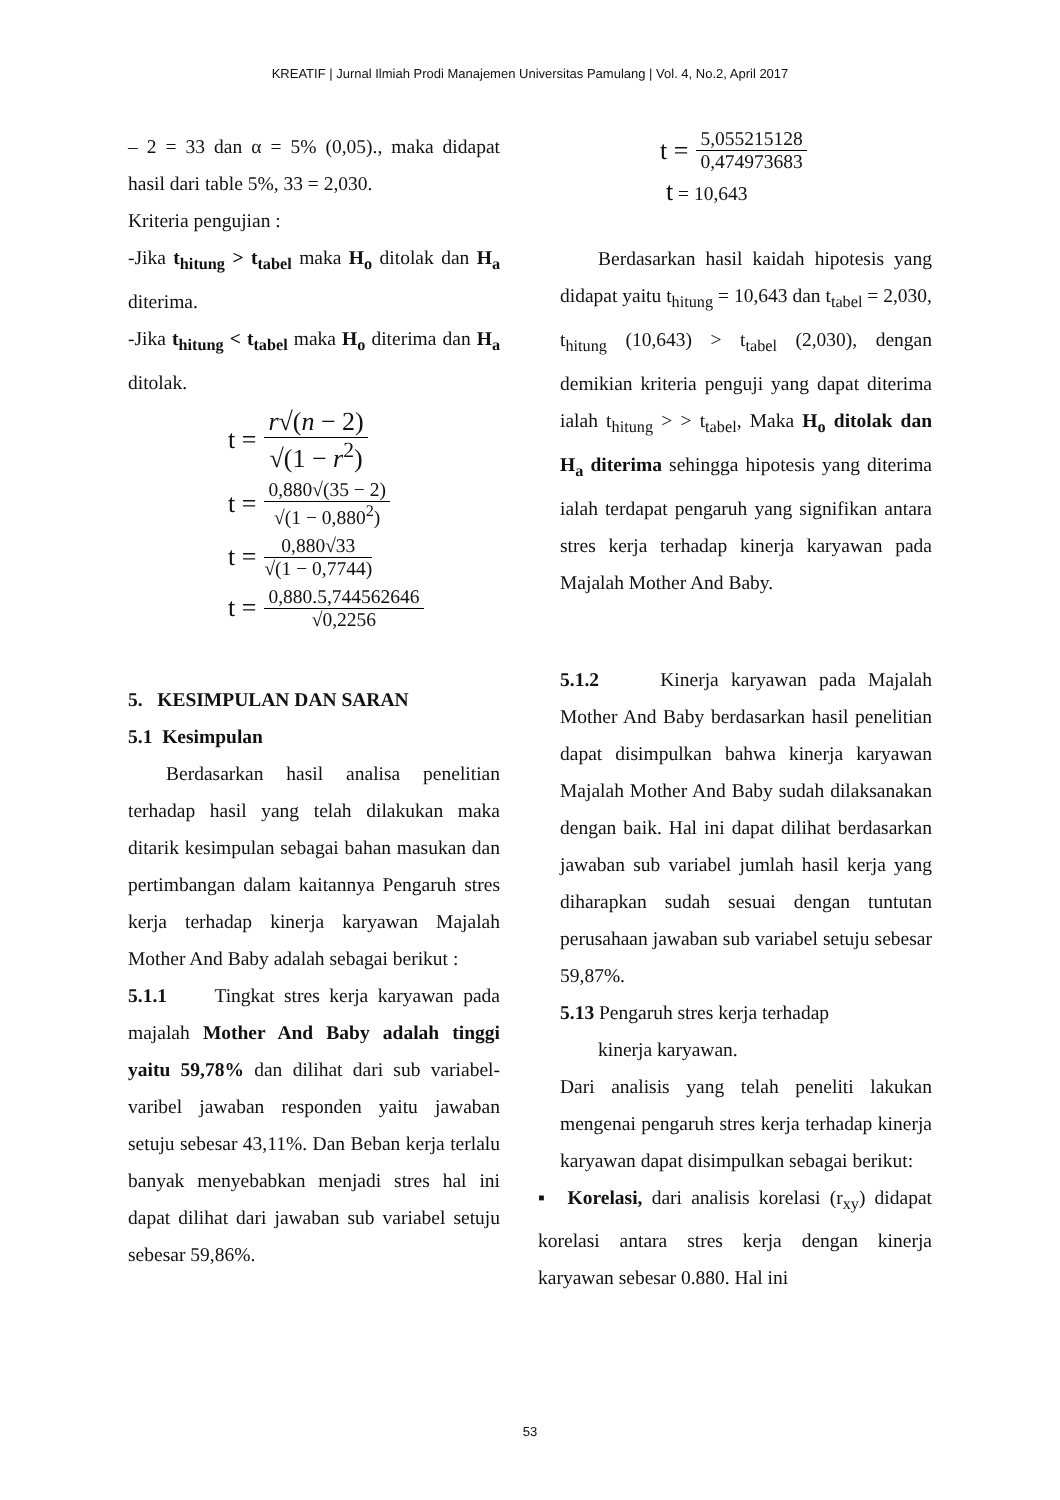KREATIF | Jurnal Ilmiah Prodi Manajemen Universitas Pamulang | Vol. 4, No.2, April 2017
– 2 = 33 dan α = 5% (0,05)., maka didapat hasil dari table 5%, 33 = 2,030.
Kriteria pengujian :
-Jika t<sub>hitung</sub> > t<sub>tabel</sub> maka H<sub>o</sub> ditolak dan H<sub>a</sub> diterima.
-Jika t<sub>hitung</sub> < t<sub>tabel</sub> maka H<sub>o</sub> diterima dan H<sub>a</sub> ditolak.
t =
r√(n − 2)
√(1 − r<sup>2</sup>)
t =
0,880√(35 − 2)
√(1 − 0,880<sup>2</sup>)
t =
0,880√33
√(1 − 0,7744)
t =
0,880.5,744562646
√0,2256
5. KESIMPULAN DAN SARAN
5.1 Kesimpulan
Berdasarkan hasil analisa penelitian terhadap hasil yang telah dilakukan maka ditarik kesimpulan sebagai bahan masukan dan pertimbangan dalam kaitannya Pengaruh stres kerja terhadap kinerja karyawan Majalah Mother And Baby adalah sebagai berikut :
5.1.1 Tingkat stres kerja karyawan pada majalah Mother And Baby adalah tinggi yaitu 59,78% dan dilihat dari sub variabel-varibel jawaban responden yaitu jawaban setuju sebesar 43,11%. Dan Beban kerja terlalu banyak menyebabkan menjadi stres hal ini dapat dilihat dari jawaban sub variabel setuju sebesar 59,86%.
t =
5,055215128
0,474973683
t = 10,643
Berdasarkan hasil kaidah hipotesis yang didapat yaitu t<sub>hitung</sub> = 10,643 dan t<sub>tabel</sub> = 2,030, t<sub>hitung</sub> (10,643) > t<sub>tabel</sub> (2,030), dengan demikian kriteria penguji yang dapat diterima ialah t<sub>hitung</sub> > > t<sub>tabel</sub>, Maka H<sub>o</sub> ditolak dan H<sub>a</sub> diterima sehingga hipotesis yang diterima ialah terdapat pengaruh yang signifikan antara stres kerja terhadap kinerja karyawan pada Majalah Mother And Baby.
5.1.2 Kinerja karyawan pada Majalah Mother And Baby berdasarkan hasil penelitian dapat disimpulkan bahwa kinerja karyawan Majalah Mother And Baby sudah dilaksanakan dengan baik. Hal ini dapat dilihat berdasarkan jawaban sub variabel jumlah hasil kerja yang diharapkan sudah sesuai dengan tuntutan perusahaan jawaban sub variabel setuju sebesar 59,87%.
5.13 Pengaruh stres kerja terhadap
kinerja karyawan.
Dari analisis yang telah peneliti lakukan mengenai pengaruh stres kerja terhadap kinerja karyawan dapat disimpulkan sebagai berikut:
▪ Korelasi, dari analisis korelasi (r<sub>xy</sub>) didapat korelasi antara stres kerja dengan kinerja karyawan sebesar 0.880. Hal ini
53